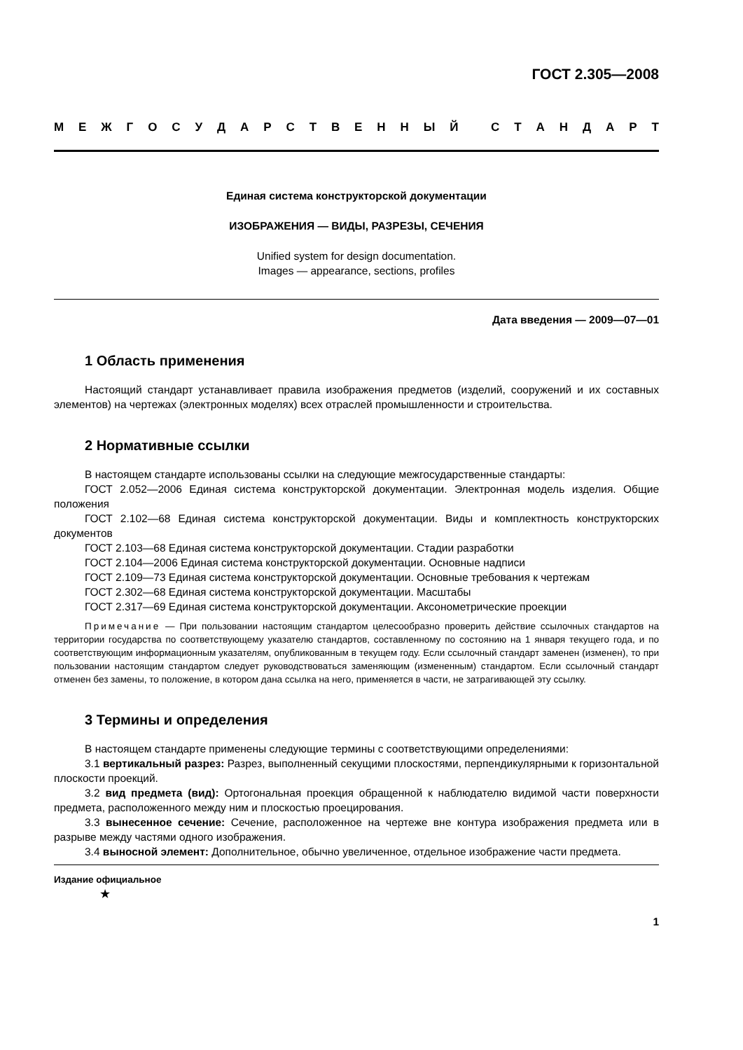ГОСТ 2.305—2008
МЕЖГОСУДАРСТВЕННЫЙ СТАНДАРТ
Единая система конструкторской документации
ИЗОБРАЖЕНИЯ — ВИДЫ, РАЗРЕЗЫ, СЕЧЕНИЯ
Unified system for design documentation.
Images — appearance, sections, profiles
Дата введения — 2009—07—01
1 Область применения
Настоящий стандарт устанавливает правила изображения предметов (изделий, сооружений и их составных элементов) на чертежах (электронных моделях) всех отраслей промышленности и строительства.
2 Нормативные ссылки
В настоящем стандарте использованы ссылки на следующие межгосударственные стандарты:
ГОСТ 2.052—2006 Единая система конструкторской документации. Электронная модель изделия. Общие положения
ГОСТ 2.102—68 Единая система конструкторской документации. Виды и комплектность конструкторских документов
ГОСТ 2.103—68 Единая система конструкторской документации. Стадии разработки
ГОСТ 2.104—2006 Единая система конструкторской документации. Основные надписи
ГОСТ 2.109—73 Единая система конструкторской документации. Основные требования к чертежам
ГОСТ 2.302—68 Единая система конструкторской документации. Масштабы
ГОСТ 2.317—69 Единая система конструкторской документации. Аксонометрические проекции
Примечание — При пользовании настоящим стандартом целесообразно проверить действие ссылочных стандартов на территории государства по соответствующему указателю стандартов, составленному по состоянию на 1 января текущего года, и по соответствующим информационным указателям, опубликованным в текущем году. Если ссылочный стандарт заменен (изменен), то при пользовании настоящим стандартом следует руководствоваться заменяющим (измененным) стандартом. Если ссылочный стандарт отменен без замены, то положение, в котором дана ссылка на него, применяется в части, не затрагивающей эту ссылку.
3 Термины и определения
В настоящем стандарте применены следующие термины с соответствующими определениями:
3.1 вертикальный разрез: Разрез, выполненный секущими плоскостями, перпендикулярными к горизонтальной плоскости проекций.
3.2 вид предмета (вид): Ортогональная проекция обращенной к наблюдателю видимой части поверхности предмета, расположенного между ним и плоскостью проецирования.
3.3 вынесенное сечение: Сечение, расположенное на чертеже вне контура изображения предмета или в разрыве между частями одного изображения.
3.4 выносной элемент: Дополнительное, обычно увеличенное, отдельное изображение части предмета.
Издание официальное
★
1